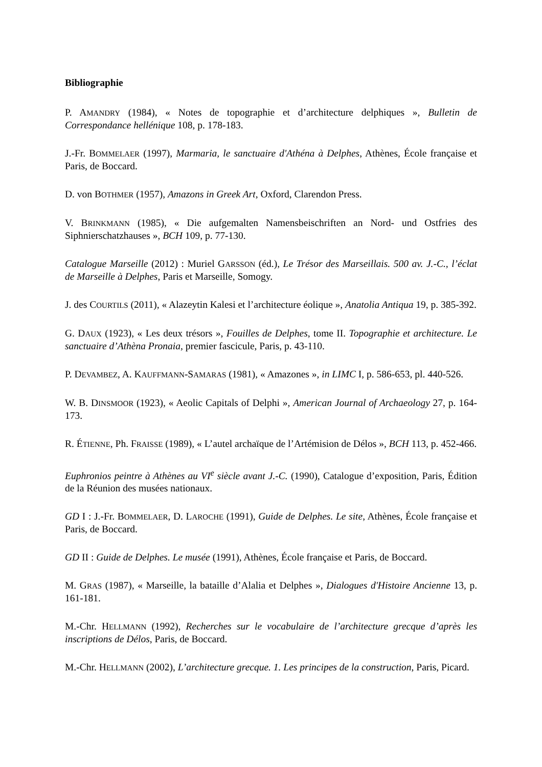Bibliographie
P. AMANDRY (1984), « Notes de topographie et d’architecture delphiques », Bulletin de Correspondance hellénique 108, p. 178-183.
J.-Fr. BOMMELAER (1997), Marmaria, le sanctuaire d'Athéna à Delphes, Athènes, École française et Paris, de Boccard.
D. von BOTHMER (1957), Amazons in Greek Art, Oxford, Clarendon Press.
V. BRINKMANN (1985), « Die aufgemalten Namensbeischriften an Nord- und Ostfries des Siphnierschatzhauses », BCH 109, p. 77-130.
Catalogue Marseille (2012) : Muriel GARSSON (éd.), Le Trésor des Marseillais. 500 av. J.-C., l’éclat de Marseille à Delphes, Paris et Marseille, Somogy.
J. des COURTILS (2011), « Alazeytin Kalesi et l’architecture éolique », Anatolia Antiqua 19, p. 385-392.
G. DAUX (1923), « Les deux trésors », Fouilles de Delphes, tome II. Topographie et architecture. Le sanctuaire d’Athèna Pronaia, premier fascicule, Paris, p. 43-110.
P. DEVAMBEZ, A. KAUFFMANN-SAMARAS (1981), « Amazones », in LIMC I, p. 586-653, pl. 440-526.
W. B. DINSMOOR (1923), « Aeolic Capitals of Delphi », American Journal of Archaeology 27, p. 164-173.
R. ÉTIENNE, Ph. FRAISSE (1989), « L’autel archaïque de l’Artémision de Délos », BCH 113, p. 452-466.
Euphronios peintre à Athènes au VI<sup>e</sup> siècle avant J.-C. (1990), Catalogue d’exposition, Paris, Édition de la Réunion des musées nationaux.
GD I : J.-Fr. BOMMELAER, D. LAROCHE (1991), Guide de Delphes. Le site, Athènes, École française et Paris, de Boccard.
GD II : Guide de Delphes. Le musée (1991), Athènes, École française et Paris, de Boccard.
M. GRAS (1987), « Marseille, la bataille d’Alalia et Delphes », Dialogues d'Histoire Ancienne 13, p. 161-181.
M.-Chr. HELLMANN (1992), Recherches sur le vocabulaire de l’architecture grecque d’après les inscriptions de Délos, Paris, de Boccard.
M.-Chr. HELLMANN (2002), L’architecture grecque. 1. Les principes de la construction, Paris, Picard.